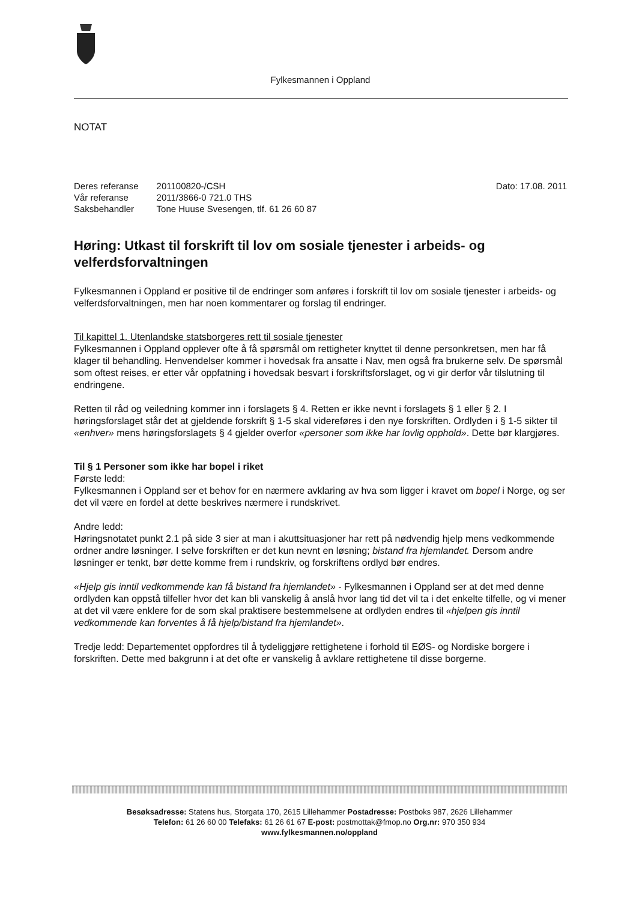Fylkesmannen i Oppland
NOTAT
| Deres referanse | 201100820-/CSH |
| Vår referanse | 2011/3866-0 721.0 THS |
| Saksbehandler | Tone Huuse Svesengen, tlf. 61 26 60 87 |
Dato: 17.08. 2011
Høring: Utkast til forskrift til lov om sosiale tjenester i arbeids- og velferdsforvaltningen
Fylkesmannen i Oppland er positive til de endringer som anføres i forskrift til lov om sosiale tjenester i arbeids- og velferdsforvaltningen, men har noen kommentarer og forslag til endringer.
Til kapittel 1. Utenlandske statsborgeres rett til sosiale tjenester
Fylkesmannen i Oppland opplever ofte å få spørsmål om rettigheter knyttet til denne personkretsen, men har få klager til behandling. Henvendelser kommer i hovedsak fra ansatte i Nav, men også fra brukerne selv. De spørsmål som oftest reises, er etter vår oppfatning i hovedsak besvart i forskriftsforslaget, og vi gir derfor vår tilslutning til endringene.
Retten til råd og veiledning kommer inn i forslagets § 4. Retten er ikke nevnt i forslagets § 1 eller § 2. I høringsforslaget står det at gjeldende forskrift § 1-5 skal videreføres i den nye forskriften. Ordlyden i § 1-5 sikter til «enhver» mens høringsforslagets § 4 gjelder overfor «personer som ikke har lovlig opphold». Dette bør klargjøres.
Til § 1 Personer som ikke har bopel i riket
Første ledd:
Fylkesmannen i Oppland ser et behov for en nærmere avklaring av hva som ligger i kravet om bopel i Norge, og ser det vil være en fordel at dette beskrives nærmere i rundskrivet.
Andre ledd:
Høringsnotatet punkt 2.1 på side 3 sier at man i akuttsituasjoner har rett på nødvendig hjelp mens vedkommende ordner andre løsninger. I selve forskriften er det kun nevnt en løsning; bistand fra hjemlandet. Dersom andre løsninger er tenkt, bør dette komme frem i rundskriv, og forskriftens ordlyd bør endres.
«Hjelp gis inntil vedkommende kan få bistand fra hjemlandet» - Fylkesmannen i Oppland ser at det med denne ordlyden kan oppstå tilfeller hvor det kan bli vanskelig å anslå hvor lang tid det vil ta i det enkelte tilfelle, og vi mener at det vil være enklere for de som skal praktisere bestemmelsene at ordlyden endres til «hjelpen gis inntil vedkommende kan forventes å få hjelp/bistand fra hjemlandet».
Tredje ledd: Departementet oppfordres til å tydeliggjøre rettighetene i forhold til EØS- og Nordiske borgere i forskriften. Dette med bakgrunn i at det ofte er vanskelig å avklare rettighetene til disse borgerne.
Besøksadresse: Statens hus, Storgata 170, 2615 Lillehammer Postadresse: Postboks 987, 2626 Lillehammer
Telefon: 61 26 60 00 Telefaks: 61 26 61 67 E-post: postmottak@fmop.no Org.nr: 970 350 934
www.fylkesmannen.no/oppland